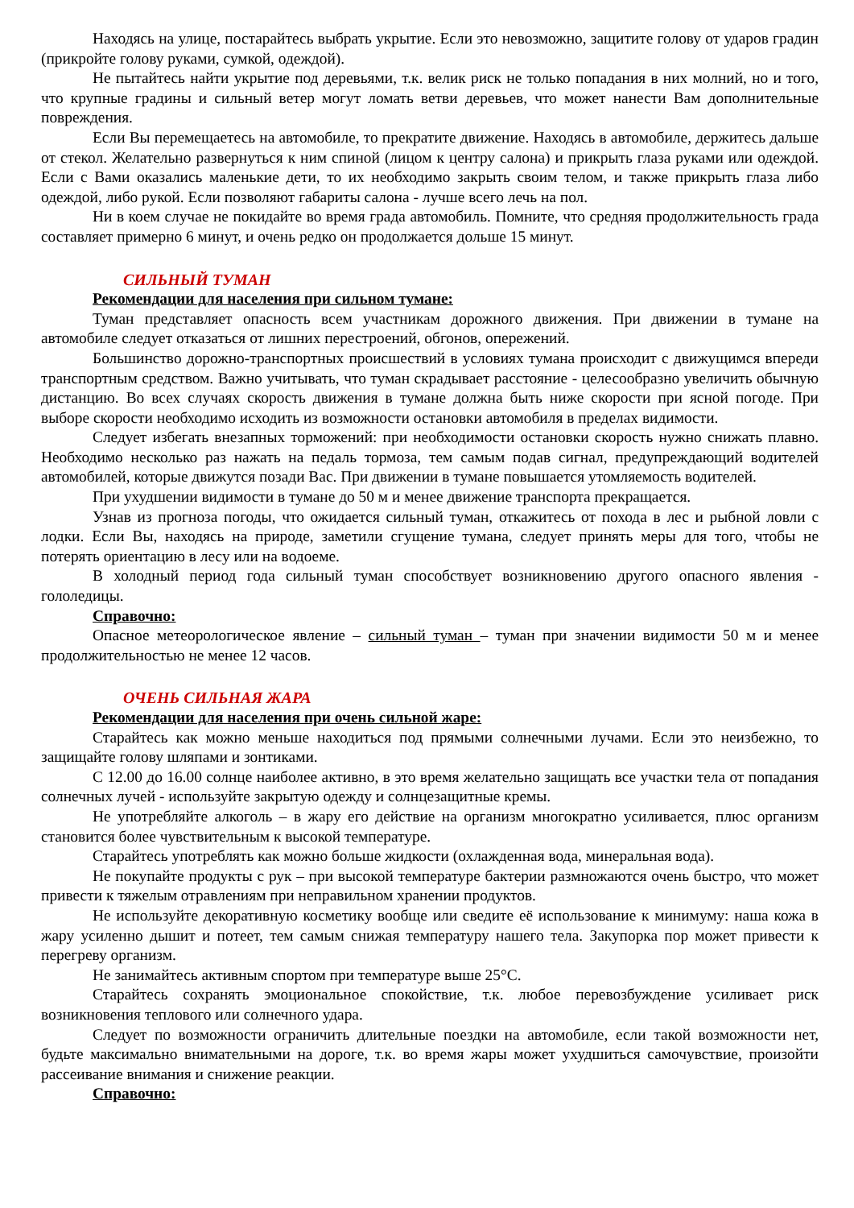Находясь на улице, постарайтесь выбрать укрытие. Если это невозможно, защитите голову от ударов градин (прикройте голову руками, сумкой, одеждой).
Не пытайтесь найти укрытие под деревьями, т.к. велик риск не только попадания в них молний, но и того, что крупные градины и сильный ветер могут ломать ветви деревьев, что может нанести Вам дополнительные повреждения.
Если Вы перемещаетесь на автомобиле, то прекратите движение. Находясь в автомобиле, держитесь дальше от стекол. Желательно развернуться к ним спиной (лицом к центру салона) и прикрыть глаза руками или одеждой. Если с Вами оказались маленькие дети, то их необходимо закрыть своим телом, и также прикрыть глаза либо одеждой, либо рукой. Если позволяют габариты салона - лучше всего лечь на пол.
Ни в коем случае не покидайте во время града автомобиль. Помните, что средняя продолжительность града составляет примерно 6 минут, и очень редко он продолжается дольше 15 минут.
СИЛЬНЫЙ ТУМАН
Рекомендации для населения при сильном тумане:
Туман представляет опасность всем участникам дорожного движения. При движении в тумане на автомобиле следует отказаться от лишних перестроений, обгонов, опережений.
Большинство дорожно-транспортных происшествий в условиях тумана происходит с движущимся впереди транспортным средством. Важно учитывать, что туман скрадывает расстояние - целесообразно увеличить обычную дистанцию. Во всех случаях скорость движения в тумане должна быть ниже скорости при ясной погоде. При выборе скорости необходимо исходить из возможности остановки автомобиля в пределах видимости.
Следует избегать внезапных торможений: при необходимости остановки скорость нужно снижать плавно. Необходимо несколько раз нажать на педаль тормоза, тем самым подав сигнал, предупреждающий водителей автомобилей, которые движутся позади Вас. При движении в тумане повышается утомляемость водителей.
При ухудшении видимости в тумане до 50 м и менее движение транспорта прекращается.
Узнав из прогноза погоды, что ожидается сильный туман, откажитесь от похода в лес и рыбной ловли с лодки. Если Вы, находясь на природе, заметили сгущение тумана, следует принять меры для того, чтобы не потерять ориентацию в лесу или на водоеме.
В холодный период года сильный туман способствует возникновению другого опасного явления - гололедицы.
Справочно:
Опасное метеорологическое явление – сильный туман – туман при значении видимости 50 м и менее продолжительностью не менее 12 часов.
ОЧЕНЬ СИЛЬНАЯ ЖАРА
Рекомендации для населения при очень сильной жаре:
Старайтесь как можно меньше находиться под прямыми солнечными лучами. Если это неизбежно, то защищайте голову шляпами и зонтиками.
С 12.00 до 16.00 солнце наиболее активно, в это время желательно защищать все участки тела от попадания солнечных лучей - используйте закрытую одежду и солнцезащитные кремы.
Не употребляйте алкоголь – в жару его действие на организм многократно усиливается, плюс организм становится более чувствительным к высокой температуре.
Старайтесь употреблять как можно больше жидкости (охлажденная вода, минеральная вода).
Не покупайте продукты с рук – при высокой температуре бактерии размножаются очень быстро, что может привести к тяжелым отравлениям при неправильном хранении продуктов.
Не используйте декоративную косметику вообще или сведите её использование к минимуму: наша кожа в жару усиленно дышит и потеет, тем самым снижая температуру нашего тела. Закупорка пор может привести к перегреву организм.
Не занимайтесь активным спортом при температуре выше 25°С.
Старайтесь сохранять эмоциональное спокойствие, т.к. любое перевозбуждение усиливает риск возникновения теплового или солнечного удара.
Следует по возможности ограничить длительные поездки на автомобиле, если такой возможности нет, будьте максимально внимательными на дороге, т.к. во время жары может ухудшиться самочувствие, произойти рассеивание внимания и снижение реакции.
Справочно: